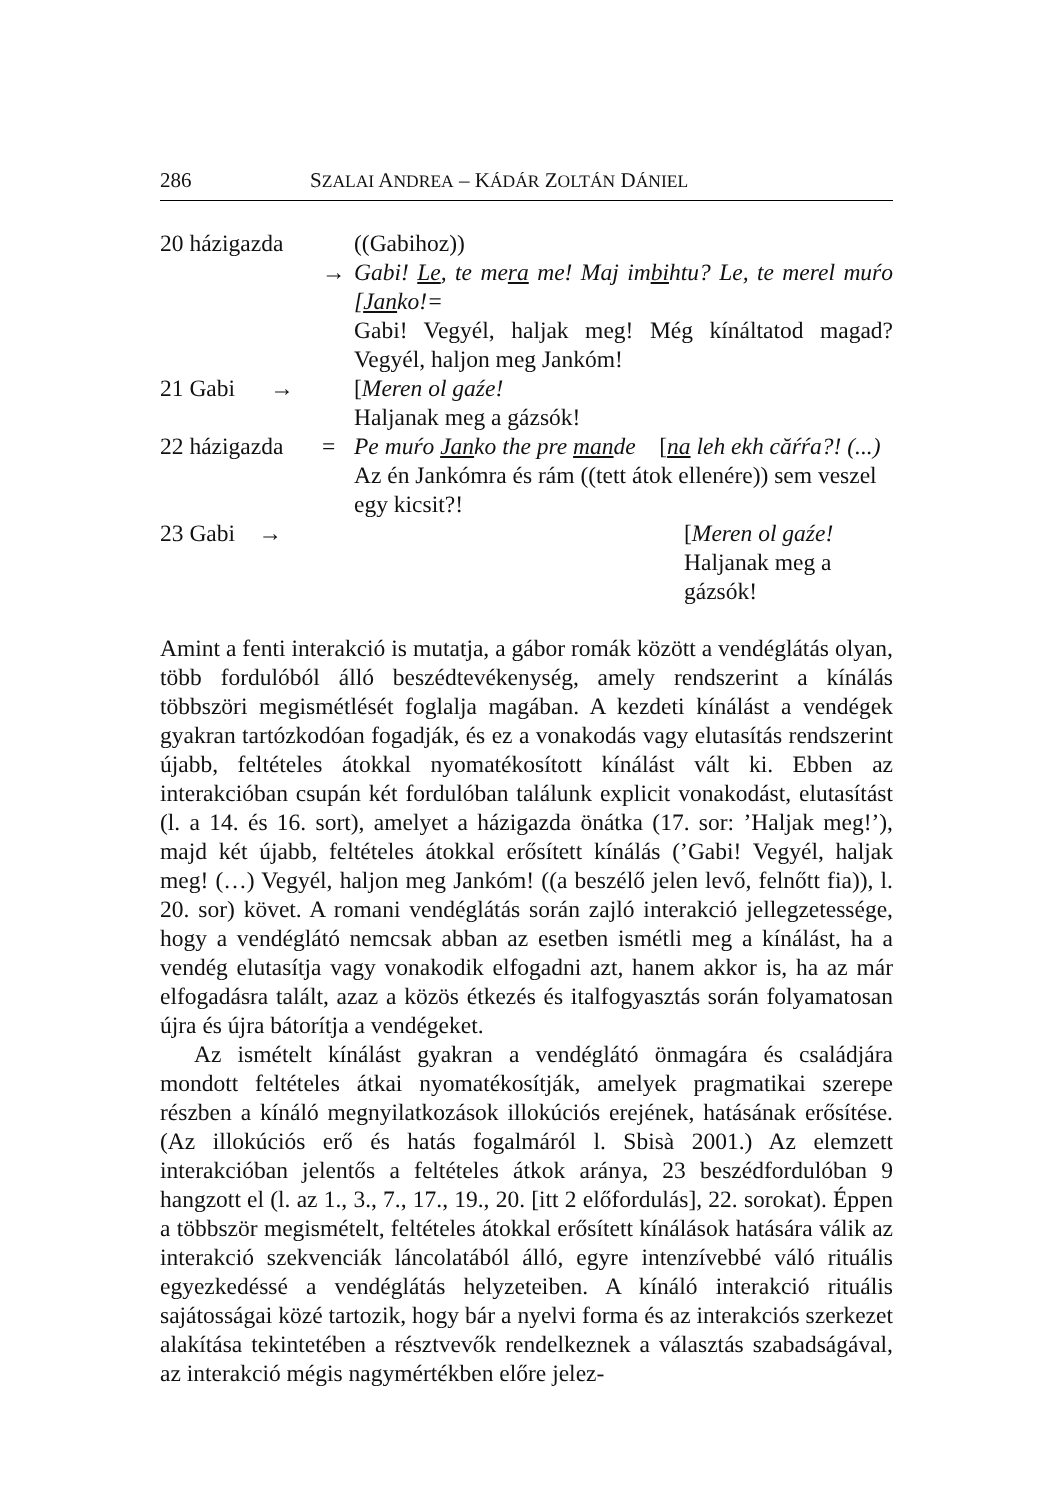286 SZALAI ANDREA – KÁDÁR ZOLTÁN DÁNIEL
| 20 házigazda | | ((Gabihoz)) |
| | → | Gabi! Le , te me ra me! Maj im bi htu? Le, te merel muŕo [ Jan ko!= Gabi! Vegyél, haljak meg! Még kínáltatod magad? Vegyél, haljon meg Jankóm! |
| 21 Gabi → | | [ Meren ol gaźe! Haljanak meg a gázsók! |
| 22 házigazda | = | Pe muŕo Jan ko the pre man de [ na leh ekh căŕŕa?! (...) Az én Jankómra és rám ((tett átok ellenére)) sem veszel egy kicsit?! |
| 23 Gabi → | | [ Meren ol gaźe! Haljanak meg a gázsók! |
Amint a fenti interakció is mutatja, a gábor romák között a vendéglátás olyan, több fordulóból álló beszédtevékenység, amely rendszerint a kínálás többszöri megismétlését foglalja magában. A kezdeti kínálást a vendégek gyakran tartózkodóan fogadják, és ez a vonakodás vagy elutasítás rendszerint újabb, feltételes átokkal nyomatékosított kínálást vált ki. Ebben az interakcióban csupán két fordulóban találunk explicit vonakodást, elutasítást (l. a 14. és 16. sort), amelyet a házigazda önátka (17. sor: ’Haljak meg!’), majd két újabb, feltételes átokkal erősített kínálás (’Gabi! Vegyél, haljak meg! (…) Vegyél, haljon meg Jankóm! ((a beszélő jelen levő, felnőtt fia)), l. 20. sor) követ. A romani vendéglátás során zajló interakció jellegzetessége, hogy a vendéglátó nemcsak abban az esetben ismétli meg a kínálást, ha a vendég elutasítja vagy vonakodik elfogadni azt, hanem akkor is, ha az már elfogadásra talált, azaz a közös étkezés és italfogyasztás során folyamatosan újra és újra bátorítja a vendégeket.
Az ismételt kínálást gyakran a vendéglátó önmagára és családjára mondott feltételes átkai nyomatékosítják, amelyek pragmatikai szerepe részben a kínáló megnyilatkozások illokúciós erejének, hatásának erősítése. (Az illokúciós erő és hatás fogalmáról l. Sbisà 2001.) Az elemzett interakcióban jelentős a feltételes átkok aránya, 23 beszédfordulóban 9 hangzott el (l. az 1., 3., 7., 17., 19., 20. [itt 2 előfordulás], 22. sorokat). Éppen a többször megismételt, feltételes átokkal erősített kínálások hatására válik az interakció szekvenciák láncolatából álló, egyre intenzívebbé váló rituális egyezkedéssé a vendéglátás helyzeteiben. A kínáló interakció rituális sajátosságai közé tartozik, hogy bár a nyelvi forma és az interakciós szerkezet alakítása tekintetében a résztvevők rendelkeznek a választás szabadságával, az interakció mégis nagymértékben előre jelez-